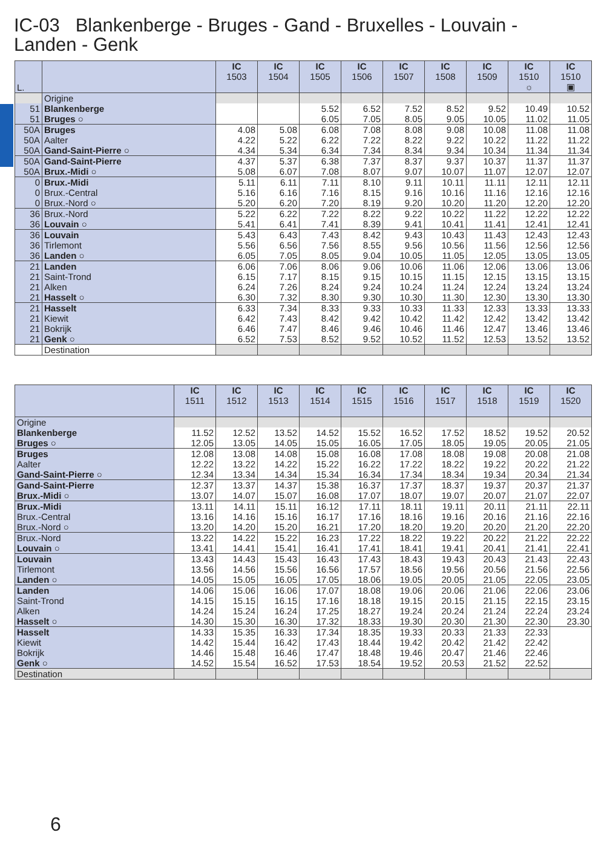IC-03 Blankenberge - Bruges - Gand - Bruxelles - Louvain - Landen - Genk
| L. | | IC 1503 | IC 1504 | IC 1505 | IC 1506 | IC 1507 | IC 1508 | IC 1509 | IC 1510 ☼ | IC 1510 ▣ |
| --- | --- | --- | --- | --- | --- | --- | --- | --- | --- | --- |
| | Origine | | | | | | | | | |
| 51 | Blankenberge | | | 5.52 | 6.52 | 7.52 | 8.52 | 9.52 | 10.49 | 10.52 |
| 51 | Bruges ○ | | | 6.05 | 7.05 | 8.05 | 9.05 | 10.05 | 11.02 | 11.05 |
| 50A | Bruges | 4.08 | 5.08 | 6.08 | 7.08 | 8.08 | 9.08 | 10.08 | 11.08 | 11.08 |
| 50A | Aalter | 4.22 | 5.22 | 6.22 | 7.22 | 8.22 | 9.22 | 10.22 | 11.22 | 11.22 |
| 50A | Gand-Saint-Pierre ○ | 4.34 | 5.34 | 6.34 | 7.34 | 8.34 | 9.34 | 10.34 | 11.34 | 11.34 |
| 50A | Gand-Saint-Pierre | 4.37 | 5.37 | 6.38 | 7.37 | 8.37 | 9.37 | 10.37 | 11.37 | 11.37 |
| 50A | Brux.-Midi ○ | 5.08 | 6.07 | 7.08 | 8.07 | 9.07 | 10.07 | 11.07 | 12.07 | 12.07 |
| 0 | Brux.-Midi | 5.11 | 6.11 | 7.11 | 8.10 | 9.11 | 10.11 | 11.11 | 12.11 | 12.11 |
| 0 | Brux.-Central | 5.16 | 6.16 | 7.16 | 8.15 | 9.16 | 10.16 | 11.16 | 12.16 | 12.16 |
| 0 | Brux.-Nord ○ | 5.20 | 6.20 | 7.20 | 8.19 | 9.20 | 10.20 | 11.20 | 12.20 | 12.20 |
| 36 | Brux.-Nord | 5.22 | 6.22 | 7.22 | 8.22 | 9.22 | 10.22 | 11.22 | 12.22 | 12.22 |
| 36 | Louvain ○ | 5.41 | 6.41 | 7.41 | 8.39 | 9.41 | 10.41 | 11.41 | 12.41 | 12.41 |
| 36 | Louvain | 5.43 | 6.43 | 7.43 | 8.42 | 9.43 | 10.43 | 11.43 | 12.43 | 12.43 |
| 36 | Tirlemont | 5.56 | 6.56 | 7.56 | 8.55 | 9.56 | 10.56 | 11.56 | 12.56 | 12.56 |
| 36 | Landen ○ | 6.05 | 7.05 | 8.05 | 9.04 | 10.05 | 11.05 | 12.05 | 13.05 | 13.05 |
| 21 | Landen | 6.06 | 7.06 | 8.06 | 9.06 | 10.06 | 11.06 | 12.06 | 13.06 | 13.06 |
| 21 | Saint-Trond | 6.15 | 7.17 | 8.15 | 9.15 | 10.15 | 11.15 | 12.15 | 13.15 | 13.15 |
| 21 | Alken | 6.24 | 7.26 | 8.24 | 9.24 | 10.24 | 11.24 | 12.24 | 13.24 | 13.24 |
| 21 | Hasselt ○ | 6.30 | 7.32 | 8.30 | 9.30 | 10.30 | 11.30 | 12.30 | 13.30 | 13.30 |
| 21 | Hasselt | 6.33 | 7.34 | 8.33 | 9.33 | 10.33 | 11.33 | 12.33 | 13.33 | 13.33 |
| 21 | Kiewit | 6.42 | 7.43 | 8.42 | 9.42 | 10.42 | 11.42 | 12.42 | 13.42 | 13.42 |
| 21 | Bokrijk | 6.46 | 7.47 | 8.46 | 9.46 | 10.46 | 11.46 | 12.47 | 13.46 | 13.46 |
| 21 | Genk ○ | 6.52 | 7.53 | 8.52 | 9.52 | 10.52 | 11.52 | 12.53 | 13.52 | 13.52 |
| | Destination | | | | | | | | | |
| | IC 1511 | IC 1512 | IC 1513 | IC 1514 | IC 1515 | IC 1516 | IC 1517 | IC 1518 | IC 1519 | IC 1520 |
| --- | --- | --- | --- | --- | --- | --- | --- | --- | --- | --- |
| Origine | | | | | | | | | | |
| Blankenberge | 11.52 | 12.52 | 13.52 | 14.52 | 15.52 | 16.52 | 17.52 | 18.52 | 19.52 | 20.52 |
| Bruges ○ | 12.05 | 13.05 | 14.05 | 15.05 | 16.05 | 17.05 | 18.05 | 19.05 | 20.05 | 21.05 |
| Bruges | 12.08 | 13.08 | 14.08 | 15.08 | 16.08 | 17.08 | 18.08 | 19.08 | 20.08 | 21.08 |
| Aalter | 12.22 | 13.22 | 14.22 | 15.22 | 16.22 | 17.22 | 18.22 | 19.22 | 20.22 | 21.22 |
| Gand-Saint-Pierre ○ | 12.34 | 13.34 | 14.34 | 15.34 | 16.34 | 17.34 | 18.34 | 19.34 | 20.34 | 21.34 |
| Gand-Saint-Pierre | 12.37 | 13.37 | 14.37 | 15.38 | 16.37 | 17.37 | 18.37 | 19.37 | 20.37 | 21.37 |
| Brux.-Midi ○ | 13.07 | 14.07 | 15.07 | 16.08 | 17.07 | 18.07 | 19.07 | 20.07 | 21.07 | 22.07 |
| Brux.-Midi | 13.11 | 14.11 | 15.11 | 16.12 | 17.11 | 18.11 | 19.11 | 20.11 | 21.11 | 22.11 |
| Brux.-Central | 13.16 | 14.16 | 15.16 | 16.17 | 17.16 | 18.16 | 19.16 | 20.16 | 21.16 | 22.16 |
| Brux.-Nord ○ | 13.20 | 14.20 | 15.20 | 16.21 | 17.20 | 18.20 | 19.20 | 20.20 | 21.20 | 22.20 |
| Brux.-Nord | 13.22 | 14.22 | 15.22 | 16.23 | 17.22 | 18.22 | 19.22 | 20.22 | 21.22 | 22.22 |
| Louvain ○ | 13.41 | 14.41 | 15.41 | 16.41 | 17.41 | 18.41 | 19.41 | 20.41 | 21.41 | 22.41 |
| Louvain | 13.43 | 14.43 | 15.43 | 16.43 | 17.43 | 18.43 | 19.43 | 20.43 | 21.43 | 22.43 |
| Tirlemont | 13.56 | 14.56 | 15.56 | 16.56 | 17.57 | 18.56 | 19.56 | 20.56 | 21.56 | 22.56 |
| Landen ○ | 14.05 | 15.05 | 16.05 | 17.05 | 18.06 | 19.05 | 20.05 | 21.05 | 22.05 | 23.05 |
| Landen | 14.06 | 15.06 | 16.06 | 17.07 | 18.08 | 19.06 | 20.06 | 21.06 | 22.06 | 23.06 |
| Saint-Trond | 14.15 | 15.15 | 16.15 | 17.16 | 18.18 | 19.15 | 20.15 | 21.15 | 22.15 | 23.15 |
| Alken | 14.24 | 15.24 | 16.24 | 17.25 | 18.27 | 19.24 | 20.24 | 21.24 | 22.24 | 23.24 |
| Hasselt ○ | 14.30 | 15.30 | 16.30 | 17.32 | 18.33 | 19.30 | 20.30 | 21.30 | 22.30 | 23.30 |
| Hasselt | 14.33 | 15.35 | 16.33 | 17.34 | 18.35 | 19.33 | 20.33 | 21.33 | 22.33 | |
| Kiewit | 14.42 | 15.44 | 16.42 | 17.43 | 18.44 | 19.42 | 20.42 | 21.42 | 22.42 | |
| Bokrijk | 14.46 | 15.48 | 16.46 | 17.47 | 18.48 | 19.46 | 20.47 | 21.46 | 22.46 | |
| Genk ○ | 14.52 | 15.54 | 16.52 | 17.53 | 18.54 | 19.52 | 20.53 | 21.52 | 22.52 | |
| Destination | | | | | | | | | | |
6